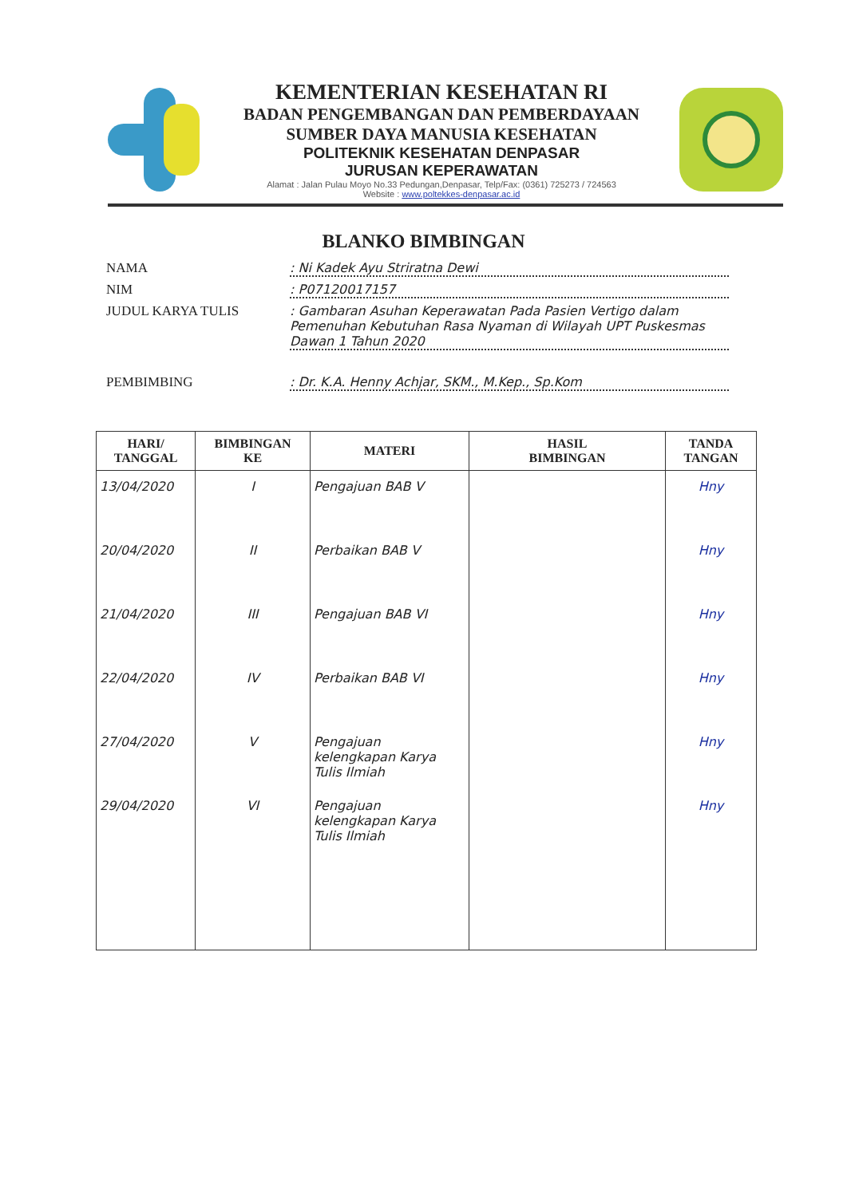KEMENTERIAN KESEHATAN RI
BADAN PENGEMBANGAN DAN PEMBERDAYAAN
SUMBER DAYA MANUSIA KESEHATAN
POLITEKNIK KESEHATAN DENPASAR
JURUSAN KEPERAWATAN
Alamat : Jalan Pulau Moyo No.33 Pedungan,Denpasar, Telp/Fax: (0361) 725273 / 724563
Website : www.poltekkes-denpasar.ac.id
BLANKO BIMBINGAN
NAMA : Ni Kadek Ayu Striratna Dewi
NIM : P07120017157
JUDUL KARYA TULIS : Gambaran Asuhan Keperawatan Pada Pasien Vertigo dalam Pemenuhan Kebutuhan Rasa Nyaman di Wilayah UPT Puskesmas Dawan 1 Tahun 2020
PEMBIMBING : Dr. K.A. Henny Achjar, SKM., M.Kep., Sp.Kom
| HARI/ TANGGAL | BIMBINGAN KE | MATERI | HASIL BIMBINGAN | TANDA TANGAN |
| --- | --- | --- | --- | --- |
| 13/04/2020 | I | Pengajuan BAB V | | Hny |
| 20/04/2020 | II | Perbaikan BAB V | | Hny |
| 21/04/2020 | III | Pengajuan BAB VI | | Hny |
| 22/04/2020 | IV | Perbaikan BAB VI | | Hny |
| 27/04/2020 | V | Pengajuan kelengkapan Karya Tulis Ilmiah | | Hny |
| 29/04/2020 | VI | Pengajuan kelengkapan Karya Tulis Ilmiah | | Hny |